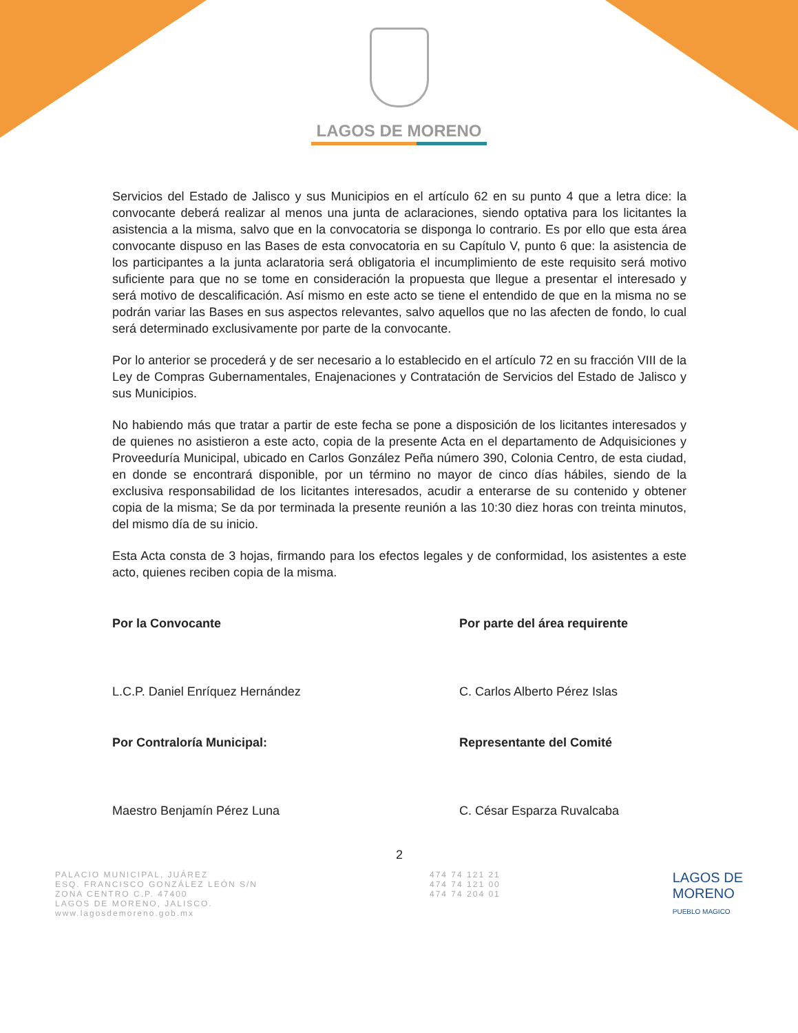LAGOS DE MORENO
Servicios del Estado de Jalisco y sus Municipios en el artículo 62 en su punto 4 que a letra dice: la convocante deberá realizar al menos una junta de aclaraciones, siendo optativa para los licitantes la asistencia a la misma, salvo que en la convocatoria se disponga lo contrario. Es por ello que esta área convocante dispuso en las Bases de esta convocatoria en su Capítulo V, punto 6 que: la asistencia de los participantes a la junta aclaratoria será obligatoria el incumplimiento de este requisito será motivo suficiente para que no se tome en consideración la propuesta que llegue a presentar el interesado y será motivo de descalificación. Así mismo en este acto se tiene el entendido de que en la misma no se podrán variar las Bases en sus aspectos relevantes, salvo aquellos que no las afecten de fondo, lo cual será determinado exclusivamente por parte de la convocante.
Por lo anterior se procederá y de ser necesario a lo establecido en el artículo 72 en su fracción VIII de la Ley de Compras Gubernamentales, Enajenaciones y Contratación de Servicios del Estado de Jalisco y sus Municipios.
No habiendo más que tratar a partir de este fecha se pone a disposición de los licitantes interesados y de quienes no asistieron a este acto, copia de la presente Acta en el departamento de Adquisiciones y Proveeduría Municipal, ubicado en Carlos González Peña número 390, Colonia Centro, de esta ciudad, en donde se encontrará disponible, por un término no mayor de cinco días hábiles, siendo de la exclusiva responsabilidad de los licitantes interesados, acudir a enterarse de su contenido y obtener copia de la misma; Se da por terminada la presente reunión a las 10:30 diez horas con treinta minutos, del mismo día de su inicio.
Esta Acta consta de 3 hojas, firmando para los efectos legales y de conformidad, los asistentes a este acto, quienes reciben copia de la misma.
Por la Convocante
L.C.P. Daniel Enríquez Hernández
Por parte del área requirente
C. Carlos Alberto Pérez Islas
Por Contraloría Municipal:
Maestro Benjamín Pérez Luna
Representante del Comité
C. César Esparza Ruvalcaba
2
PALACIO MUNICIPAL, JUÁREZ
ESQ. FRANCISCO GONZÁLEZ LEÓN S/N
ZONA CENTRO C.P. 47400
LAGOS DE MORENO, JALISCO.
www.lagosdemoreno.gob.mx
474 74 121 21
474 74 121 00
474 74 204 01
LAGOS DE
MORENO
PUEBLO MAGICO